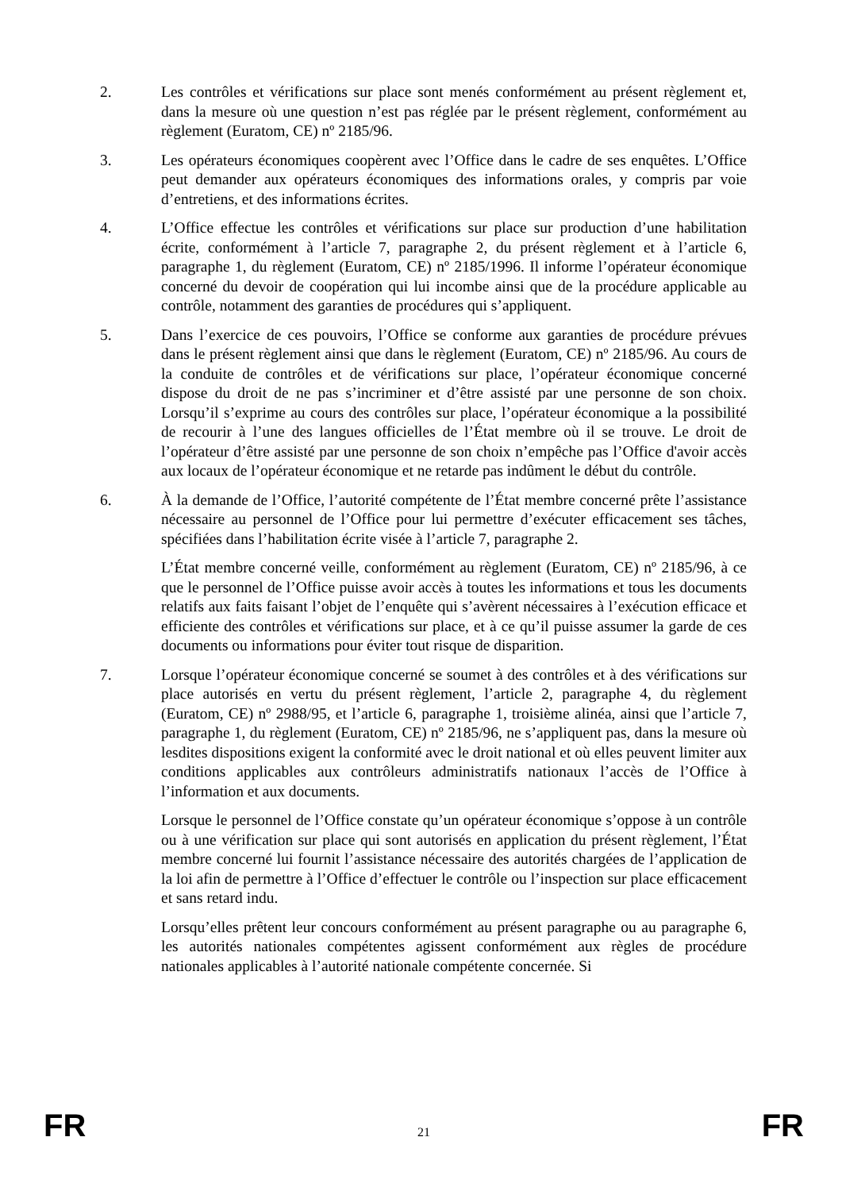2. Les contrôles et vérifications sur place sont menés conformément au présent règlement et, dans la mesure où une question n’est pas réglée par le présent règlement, conformément au règlement (Euratom, CE) nº 2185/96.
3. Les opérateurs économiques coopèrent avec l’Office dans le cadre de ses enquêtes. L’Office peut demander aux opérateurs économiques des informations orales, y compris par voie d’entretiens, et des informations écrites.
4. L’Office effectue les contrôles et vérifications sur place sur production d’une habilitation écrite, conformément à l’article 7, paragraphe 2, du présent règlement et à l’article 6, paragraphe 1, du règlement (Euratom, CE) nº 2185/1996. Il informe l’opérateur économique concerné du devoir de coopération qui lui incombe ainsi que de la procédure applicable au contrôle, notamment des garanties de procédures qui s’appliquent.
5. Dans l’exercice de ces pouvoirs, l’Office se conforme aux garanties de procédure prévues dans le présent règlement ainsi que dans le règlement (Euratom, CE) nº 2185/96. Au cours de la conduite de contrôles et de vérifications sur place, l’opérateur économique concerné dispose du droit de ne pas s’incriminer et d’être assisté par une personne de son choix. Lorsqu’il s’exprime au cours des contrôles sur place, l’opérateur économique a la possibilité de recourir à l’une des langues officielles de l’État membre où il se trouve. Le droit de l’opérateur d’être assisté par une personne de son choix n’empêche pas l’Office d'avoir accès aux locaux de l’opérateur économique et ne retarde pas indûment le début du contrôle.
6. À la demande de l’Office, l’autorité compétente de l’État membre concerné prête l’assistance nécessaire au personnel de l’Office pour lui permettre d’exécuter efficacement ses tâches, spécifiées dans l’habilitation écrite visée à l’article 7, paragraphe 2.
L’État membre concerné veille, conformément au règlement (Euratom, CE) nº 2185/96, à ce que le personnel de l’Office puisse avoir accès à toutes les informations et tous les documents relatifs aux faits faisant l’objet de l’enquête qui s’avèrent nécessaires à l’exécution efficace et efficiente des contrôles et vérifications sur place, et à ce qu’il puisse assumer la garde de ces documents ou informations pour éviter tout risque de disparition.
7. Lorsque l’opérateur économique concerné se soumet à des contrôles et à des vérifications sur place autorisés en vertu du présent règlement, l’article 2, paragraphe 4, du règlement (Euratom, CE) nº 2988/95, et l’article 6, paragraphe 1, troisième alinéa, ainsi que l’article 7, paragraphe 1, du règlement (Euratom, CE) nº 2185/96, ne s’appliquent pas, dans la mesure où lesdites dispositions exigent la conformité avec le droit national et où elles peuvent limiter aux conditions applicables aux contrôleurs administratifs nationaux l’accès de l’Office à l’information et aux documents.
Lorsque le personnel de l’Office constate qu’un opérateur économique s’oppose à un contrôle ou à une vérification sur place qui sont autorisés en application du présent règlement, l’État membre concerné lui fournit l’assistance nécessaire des autorités chargées de l’application de la loi afin de permettre à l’Office d’effectuer le contrôle ou l’inspection sur place efficacement et sans retard indu.
Lorsqu’elles prêtent leur concours conformément au présent paragraphe ou au paragraphe 6, les autorités nationales compétentes agissent conformément aux règles de procédure nationales applicables à l’autorité nationale compétente concernée. Si
FR 21 FR